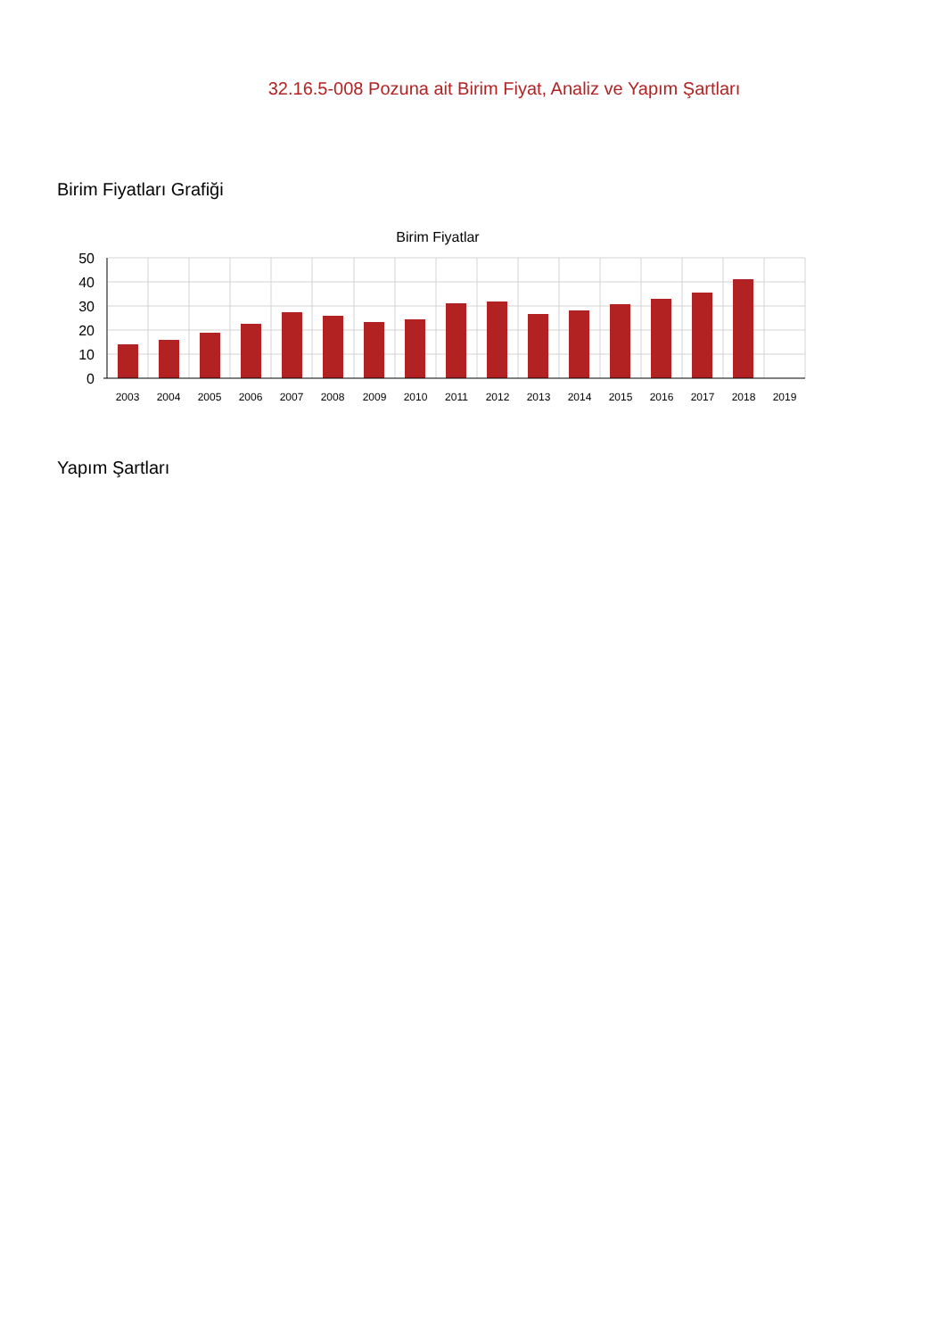32.16.5-008 Pozuna ait Birim Fiyat, Analiz ve Yapım Şartları
Birim Fiyatları Grafiği
Birim Fiyatlar
50
40
30
20
10
0
2003
2004
2005
2006
2007
2008
2009
2010
2011
2012
2013
2014
2015
2016
2017
2018
2019
Yapım Şartları